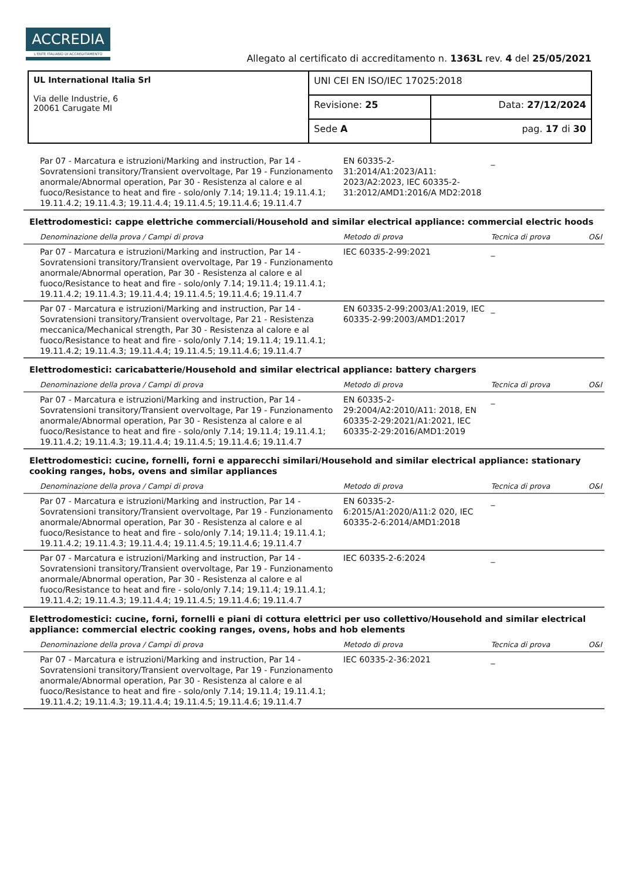ACCREDIA
L'ENTE ITALIANO DI ACCREDITAMENTO
Allegato al certificato di accreditamento n. 1363L rev. 4 del 25/05/2021
| UL International Italia Srl Via delle Industrie, 6 20061 Carugate MI | UNI CEI EN ISO/IEC 17025:2018 | |
| | Revisione: 25 | Data: 27/12/2024 |
| | Sede A | pag. 17 di 30 |
| Par 07 - Marcatura e istruzioni/Marking and instruction, Par 14 - Sovratensioni transitory/Transient overvoltage, Par 19 - Funzionamento anormale/Abnormal operation, Par 30 - Resistenza al calore e al fuoco/Resistance to heat and fire - solo/only 7.14; 19.11.4; 19.11.4.1; 19.11.4.2; 19.11.4.3; 19.11.4.4; 19.11.4.5; 19.11.4.6; 19.11.4.7 | EN 60335-2-31:2014/A1:2023/A11: 2023/A2:2023, IEC 60335-2-31:2012/AMD1:2016/A MD2:2018 | _ | |
| Elettrodomestici: cappe elettriche commerciali/Household and similar electrical appliance: commercial electric hoods | | | |
| Denominazione della prova / Campi di prova | Metodo di prova | Tecnica di prova | O&I |
| Par 07 - Marcatura e istruzioni/Marking and instruction, Par 14 - Sovratensioni transitory/Transient overvoltage, Par 19 - Funzionamento anormale/Abnormal operation, Par 30 - Resistenza al calore e al fuoco/Resistance to heat and fire - solo/only 7.14; 19.11.4; 19.11.4.1; 19.11.4.2; 19.11.4.3; 19.11.4.4; 19.11.4.5; 19.11.4.6; 19.11.4.7 | IEC 60335-2-99:2021 | _ | |
| Par 07 - Marcatura e istruzioni/Marking and instruction, Par 14 - Sovratensioni transitory/Transient overvoltage, Par 21 - Resistenza meccanica/Mechanical strength, Par 30 - Resistenza al calore e al fuoco/Resistance to heat and fire - solo/only 7.14; 19.11.4; 19.11.4.1; 19.11.4.2; 19.11.4.3; 19.11.4.4; 19.11.4.5; 19.11.4.6; 19.11.4.7 | EN 60335-2-99:2003/A1:2019, IEC 60335-2-99:2003/AMD1:2017 | _ | |
| Elettrodomestici: caricabatterie/Household and similar electrical appliance: battery chargers | | | |
| Denominazione della prova / Campi di prova | Metodo di prova | Tecnica di prova | O&I |
| Par 07 - Marcatura e istruzioni/Marking and instruction, Par 14 - Sovratensioni transitory/Transient overvoltage, Par 19 - Funzionamento anormale/Abnormal operation, Par 30 - Resistenza al calore e al fuoco/Resistance to heat and fire - solo/only 7.14; 19.11.4; 19.11.4.1; 19.11.4.2; 19.11.4.3; 19.11.4.4; 19.11.4.5; 19.11.4.6; 19.11.4.7 | EN 60335-2-29:2004/A2:2010/A11: 2018, EN 60335-2-29:2021/A1:2021, IEC 60335-2-29:2016/AMD1:2019 | _ | |
| Elettrodomestici: cucine, fornelli, forni e apparecchi similari/Household and similar electrical appliance: stationary cooking ranges, hobs, ovens and similar appliances | | | |
| Denominazione della prova / Campi di prova | Metodo di prova | Tecnica di prova | O&I |
| Par 07 - Marcatura e istruzioni/Marking and instruction, Par 14 - Sovratensioni transitory/Transient overvoltage, Par 19 - Funzionamento anormale/Abnormal operation, Par 30 - Resistenza al calore e al fuoco/Resistance to heat and fire - solo/only 7.14; 19.11.4; 19.11.4.1; 19.11.4.2; 19.11.4.3; 19.11.4.4; 19.11.4.5; 19.11.4.6; 19.11.4.7 | EN 60335-2-6:2015/A1:2020/A11:2 020, IEC 60335-2-6:2014/AMD1:2018 | _ | |
| Par 07 - Marcatura e istruzioni/Marking and instruction, Par 14 - Sovratensioni transitory/Transient overvoltage, Par 19 - Funzionamento anormale/Abnormal operation, Par 30 - Resistenza al calore e al fuoco/Resistance to heat and fire - solo/only 7.14; 19.11.4; 19.11.4.1; 19.11.4.2; 19.11.4.3; 19.11.4.4; 19.11.4.5; 19.11.4.6; 19.11.4.7 | IEC 60335-2-6:2024 | _ | |
| Elettrodomestici: cucine, forni, fornelli e piani di cottura elettrici per uso collettivo/Household and similar electrical appliance: commercial electric cooking ranges, ovens, hobs and hob elements | | | |
| Denominazione della prova / Campi di prova | Metodo di prova | Tecnica di prova | O&I |
| Par 07 - Marcatura e istruzioni/Marking and instruction, Par 14 - Sovratensioni transitory/Transient overvoltage, Par 19 - Funzionamento anormale/Abnormal operation, Par 30 - Resistenza al calore e al fuoco/Resistance to heat and fire - solo/only 7.14; 19.11.4; 19.11.4.1; 19.11.4.2; 19.11.4.3; 19.11.4.4; 19.11.4.5; 19.11.4.6; 19.11.4.7 | IEC 60335-2-36:2021 | _ | |